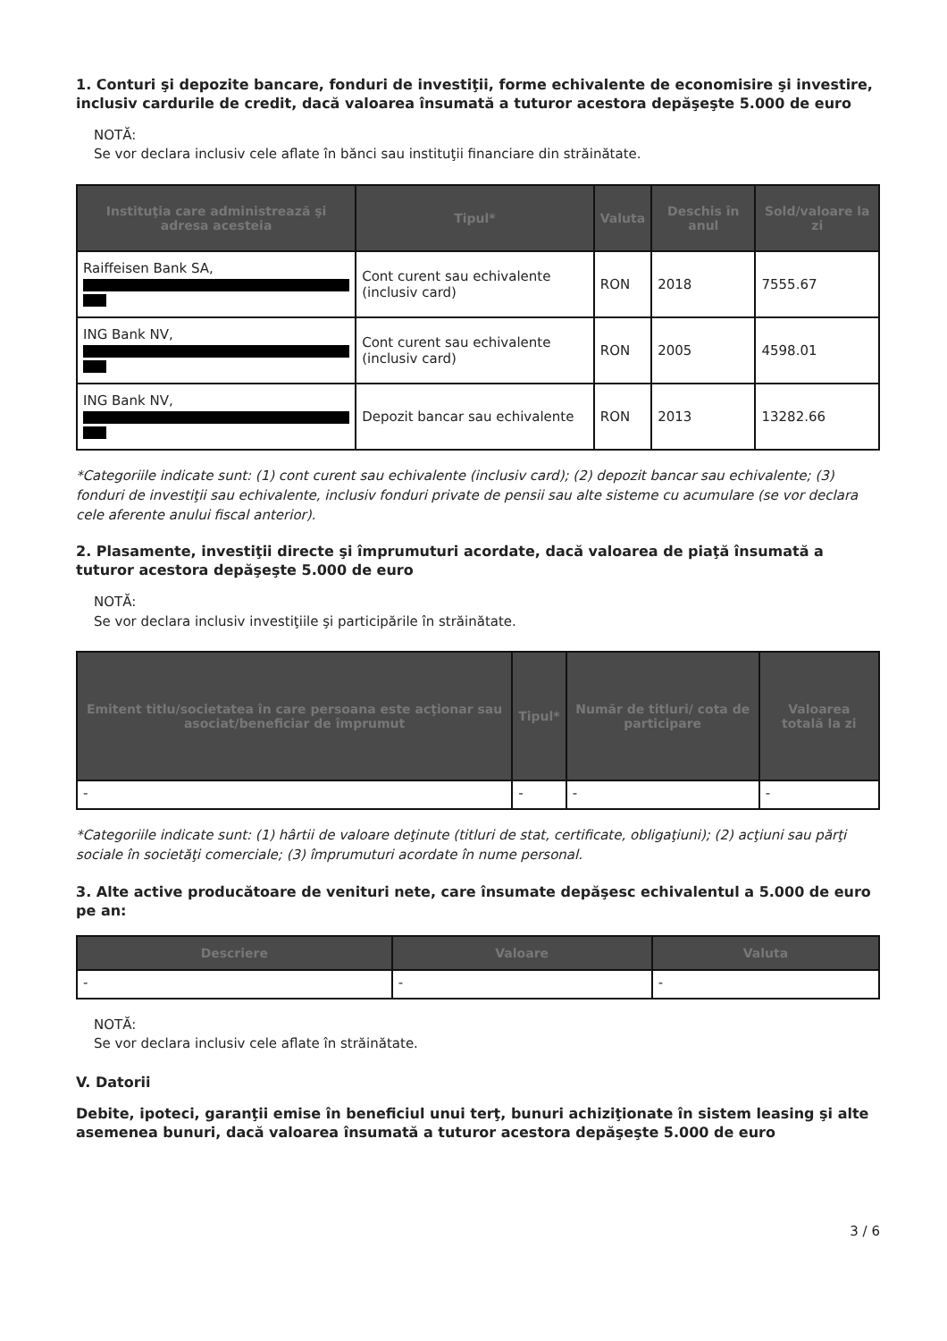1. Conturi şi depozite bancare, fonduri de investiţii, forme echivalente de economisire şi investire, inclusiv cardurile de credit, dacă valoarea însumată a tuturor acestora depăşeşte 5.000 de euro
NOTĂ:
Se vor declara inclusiv cele aflate în bănci sau instituţii financiare din străinătate.
| Instituţia care administrează şi adresa acesteia | Tipul* | Valuta | Deschis în anul | Sold/valoare la zi |
| --- | --- | --- | --- | --- |
| Raiffeisen Bank SA, | Cont curent sau echivalente (inclusiv card) | RON | 2018 | 7555.67 |
| ING Bank NV, | Cont curent sau echivalente (inclusiv card) | RON | 2005 | 4598.01 |
| ING Bank NV, | Depozit bancar sau echivalente | RON | 2013 | 13282.66 |
*Categoriile indicate sunt: (1) cont curent sau echivalente (inclusiv card); (2) depozit bancar sau echivalente; (3) fonduri de investiţii sau echivalente, inclusiv fonduri private de pensii sau alte sisteme cu acumulare (se vor declara cele aferente anului fiscal anterior).
2. Plasamente, investiţii directe şi împrumuturi acordate, dacă valoarea de piaţă însumată a tuturor acestora depăşeşte 5.000 de euro
NOTĂ:
Se vor declara inclusiv investiţiile şi participările în străinătate.
| Emitent titlu/societatea în care persoana este acţionar sau asociat/beneficiar de împrumut | Tipul* | Număr de titluri/ cota de participare | Valoarea totală la zi |
| --- | --- | --- | --- |
| - | - | - | - |
*Categoriile indicate sunt: (1) hârtii de valoare deţinute (titluri de stat, certificate, obligaţiuni); (2) acţiuni sau părţi sociale în societăţi comerciale; (3) împrumuturi acordate în nume personal.
3. Alte active producătoare de venituri nete, care însumate depăşesc echivalentul a 5.000 de euro pe an:
| Descriere | Valoare | Valuta |
| --- | --- | --- |
| - | - | - |
NOTĂ:
Se vor declara inclusiv cele aflate în străinătate.
V. Datorii
Debite, ipoteci, garanţii emise în beneficiul unui terţ, bunuri achiziţionate în sistem leasing şi alte asemenea bunuri, dacă valoarea însumată a tuturor acestora depăşeşte 5.000 de euro
3 / 6